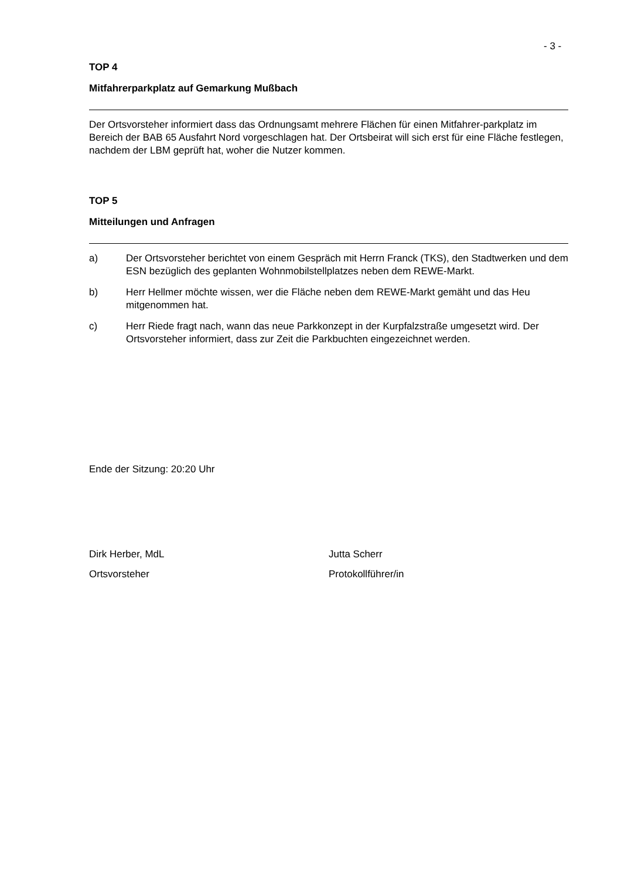- 3 -
TOP 4
Mitfahrerparkplatz auf Gemarkung Mußbach
Der Ortsvorsteher informiert dass das Ordnungsamt mehrere Flächen für einen Mitfahrer-parkplatz im Bereich der BAB 65 Ausfahrt Nord vorgeschlagen hat. Der Ortsbeirat will sich erst für eine Fläche festlegen, nachdem der LBM geprüft hat, woher die Nutzer kommen.
TOP 5
Mitteilungen und Anfragen
a) Der Ortsvorsteher berichtet von einem Gespräch mit Herrn Franck (TKS), den Stadtwerken und dem ESN bezüglich des geplanten Wohnmobilstellplatzes neben dem REWE-Markt.
b) Herr Hellmer möchte wissen, wer die Fläche neben dem REWE-Markt gemäht und das Heu mitgenommen hat.
c) Herr Riede fragt nach, wann das neue Parkkonzept in der Kurpfalzstraße umgesetzt wird. Der Ortsvorsteher informiert, dass zur Zeit die Parkbuchten eingezeichnet werden.
Ende der Sitzung: 20:20 Uhr
Dirk Herber, MdL
Ortsvorsteher
Jutta Scherr
Protokollführer/in